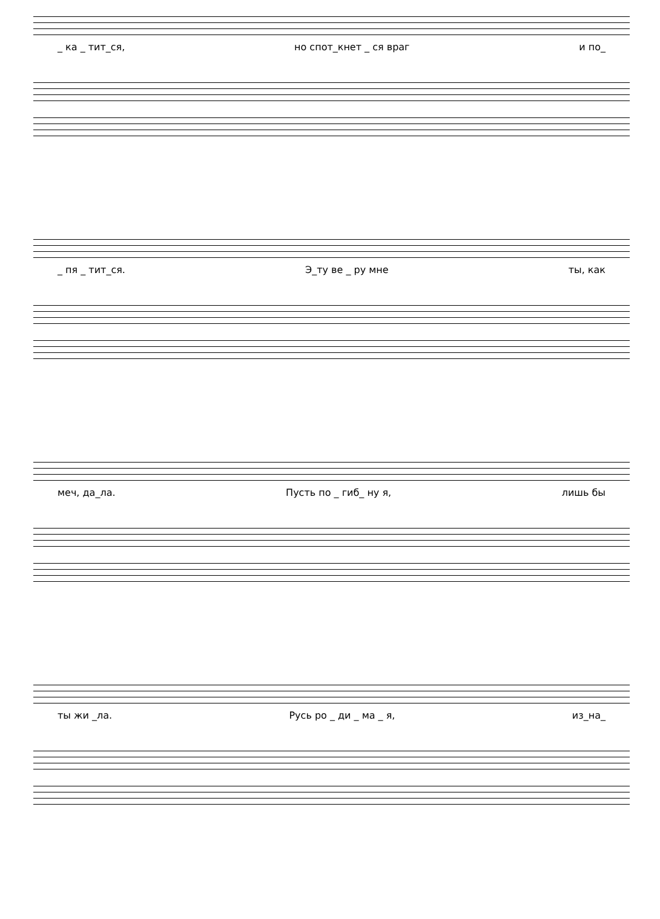_ ка _ тит_ся, но спот_кнет _ ся враг и по_
_ пя _ тит_ся. Э_ту ве _ ру мне ты, как
меч, да_ла. Пусть по _ гиб_ ну я, лишь бы
ты жи _ла. Русь ро _ ди _ ма _ я, из_на_